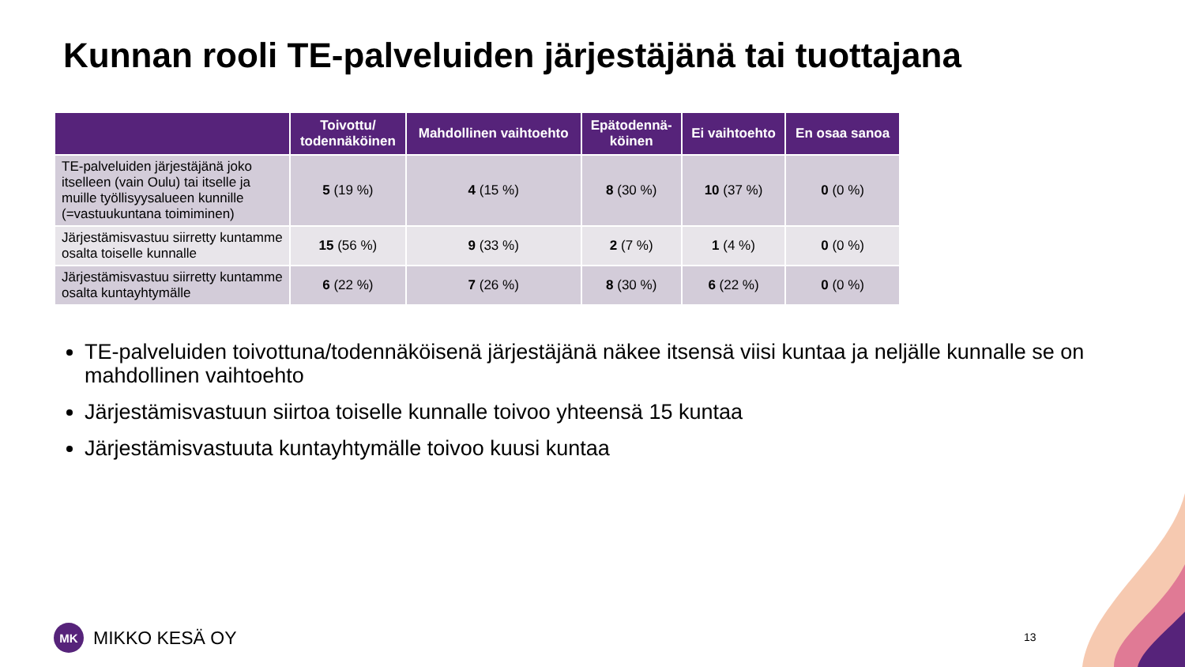Kunnan rooli TE-palveluiden järjestäjänä tai tuottajana
| | Toivottu/ todennäköinen | Mahdollinen vaihtoehto | Epätodennä- köinen | Ei vaihtoehto | En osaa sanoa |
| --- | --- | --- | --- | --- | --- |
| TE-palveluiden järjestäjänä joko itselleen (vain Oulu) tai itselle ja muille työllisyysalueen kunnille (=vastuukuntana toimiminen) | 5 (19 %) | 4 (15 %) | 8 (30 %) | 10 (37 %) | 0 (0 %) |
| Järjestämisvastuu siirretty kuntamme osalta toiselle kunnalle | 15 (56 %) | 9 (33 %) | 2 (7 %) | 1 (4 %) | 0 (0 %) |
| Järjestämisvastuu siirretty kuntamme osalta kuntayhtymälle | 6 (22 %) | 7 (26 %) | 8 (30 %) | 6 (22 %) | 0 (0 %) |
TE-palveluiden toivottuna/todennäköisenä järjestäjänä näkee itsensä viisi kuntaa ja neljälle kunnalle se on mahdollinen vaihtoehto
Järjestämisvastuun siirtoa toiselle kunnalle toivoo yhteensä 15 kuntaa
Järjestämisvastuuta kuntayhtymälle toivoo kuusi kuntaa
MK
MIKKO KESÄ OY
13